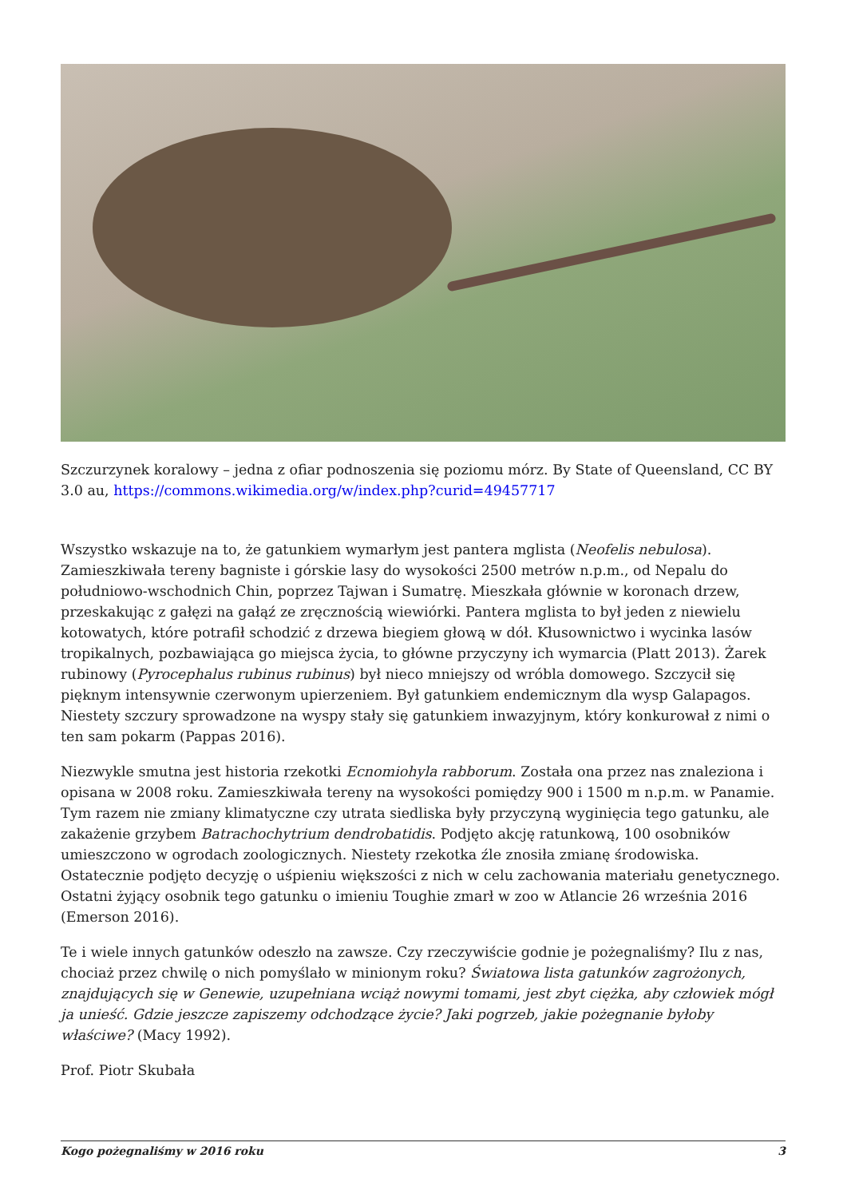Szczurzynek koralowy – jedna z ofiar podnoszenia się poziomu mórz. By State of Queensland, CC BY 3.0 au, https://commons.wikimedia.org/w/index.php?curid=49457717
Wszystko wskazuje na to, że gatunkiem wymarłym jest pantera mglista (Neofelis nebulosa). Zamieszkiwała tereny bagniste i górskie lasy do wysokości 2500 metrów n.p.m., od Nepalu do południowo-wschodnich Chin, poprzez Tajwan i Sumatrę. Mieszkała głównie w koronach drzew, przeskakując z gałęzi na gałąź ze zręcznością wiewiórki. Pantera mglista to był jeden z niewielu kotowatych, które potrafił schodzić z drzewa biegiem głową w dół. Kłusownictwo i wycinka lasów tropikalnych, pozbawiająca go miejsca życia, to główne przyczyny ich wymarcia (Platt 2013). Żarek rubinowy (Pyrocephalus rubinus rubinus) był nieco mniejszy od wróbla domowego. Szczycił się pięknym intensywnie czerwonym upierzeniem. Był gatunkiem endemicznym dla wysp Galapagos. Niestety szczury sprowadzone na wyspy stały się gatunkiem inwazyjnym, który konkurował z nimi o ten sam pokarm (Pappas 2016).
Niezwykle smutna jest historia rzekotki Ecnomiohyla rabborum. Została ona przez nas znaleziona i opisana w 2008 roku. Zamieszkiwała tereny na wysokości pomiędzy 900 i 1500 m n.p.m. w Panamie. Tym razem nie zmiany klimatyczne czy utrata siedliska były przyczyną wyginięcia tego gatunku, ale zakażenie grzybem Batrachochytrium dendrobatidis. Podjęto akcję ratunkową, 100 osobników umieszczono w ogrodach zoologicznych. Niestety rzekotka źle znosiła zmianę środowiska. Ostatecznie podjęto decyzję o uśpieniu większości z nich w celu zachowania materiału genetycznego. Ostatni żyjący osobnik tego gatunku o imieniu Toughie zmarł w zoo w Atlancie 26 września 2016 (Emerson 2016).
Te i wiele innych gatunków odeszło na zawsze. Czy rzeczywiście godnie je pożegnaliśmy? Ilu z nas, chociaż przez chwilę o nich pomyślało w minionym roku? Światowa lista gatunków zagrożonych, znajdujących się w Genewie, uzupełniana wciąż nowymi tomami, jest zbyt ciężka, aby człowiek mógł ja unieść. Gdzie jeszcze zapiszemy odchodzące życie? Jaki pogrzeb, jakie pożegnanie byłoby właściwe? (Macy 1992).
Prof. Piotr Skubała
Kogo pożegnaliśmy w 2016 roku 3